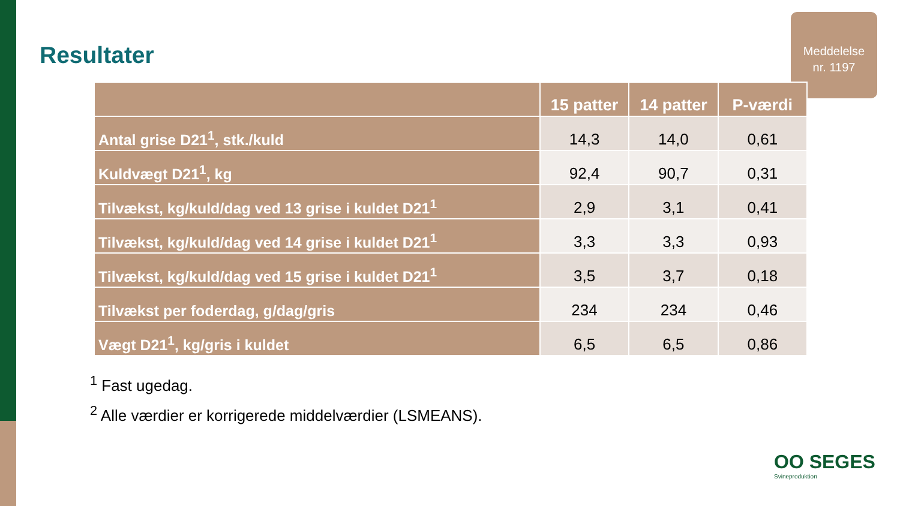Resultater
Meddelelse
nr. 1197
| | 15 patter | 14 patter | P-værdi |
| --- | --- | --- | --- |
| Antal grise D21<sup>1</sup>, stk./kuld | 14,3 | 14,0 | 0,61 |
| Kuldvægt D21<sup>1</sup>, kg | 92,4 | 90,7 | 0,31 |
| Tilvækst, kg/kuld/dag ved 13 grise i kuldet D21<sup>1</sup> | 2,9 | 3,1 | 0,41 |
| Tilvækst, kg/kuld/dag ved 14 grise i kuldet D21<sup>1</sup> | 3,3 | 3,3 | 0,93 |
| Tilvækst, kg/kuld/dag ved 15 grise i kuldet D21<sup>1</sup> | 3,5 | 3,7 | 0,18 |
| Tilvækst per foderdag, g/dag/gris | 234 | 234 | 0,46 |
| Vægt D21<sup>1</sup>, kg/gris i kuldet | 6,5 | 6,5 | 0,86 |
<sup>1</sup> Fast ugedag.
<sup>2</sup> Alle værdier er korrigerede middelværdier (LSMEANS).
OO SEGES
Svineproduktion